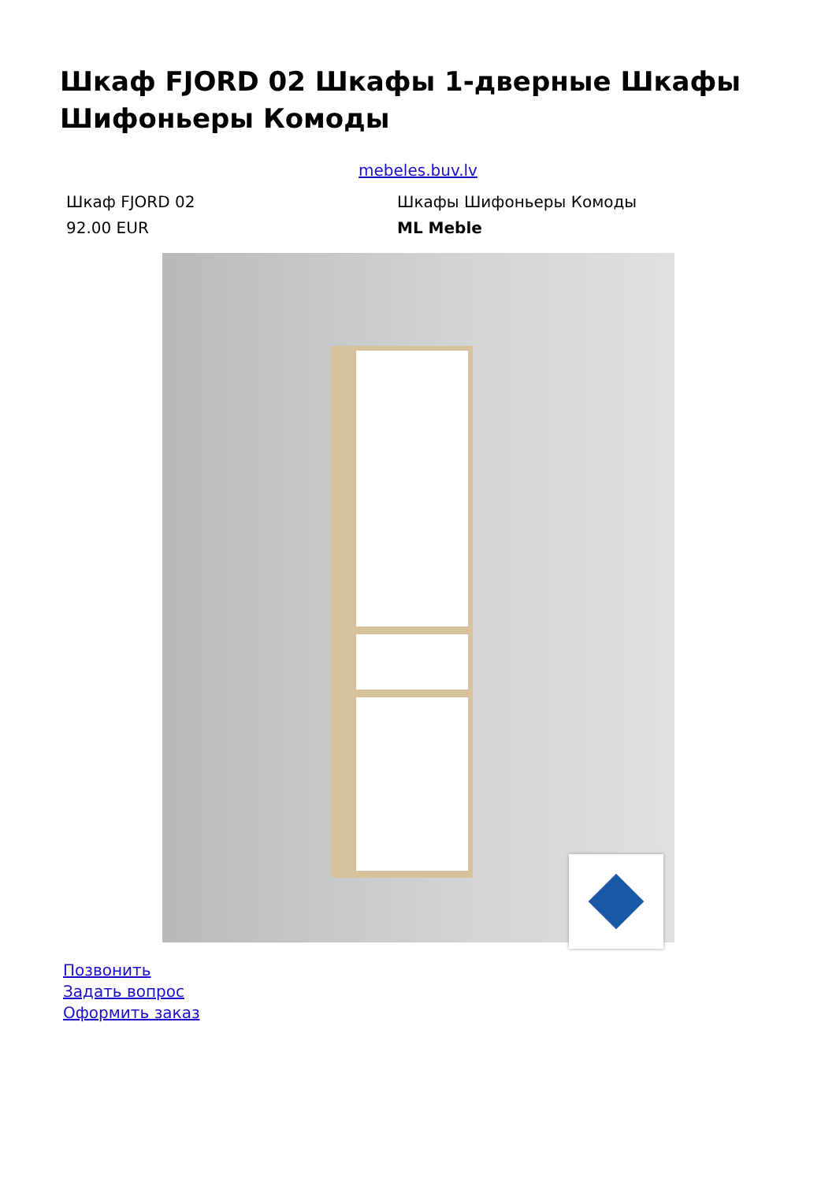Шкаф FJORD 02 Шкафы 1-дверные Шкафы Шифоньеры Комоды
mebeles.buv.lv
Шкаф FJORD 02
92.00 EUR
Шкафы Шифоньеры Комоды
ML Meble
Позвонить
Задать вопрос
Оформить заказ